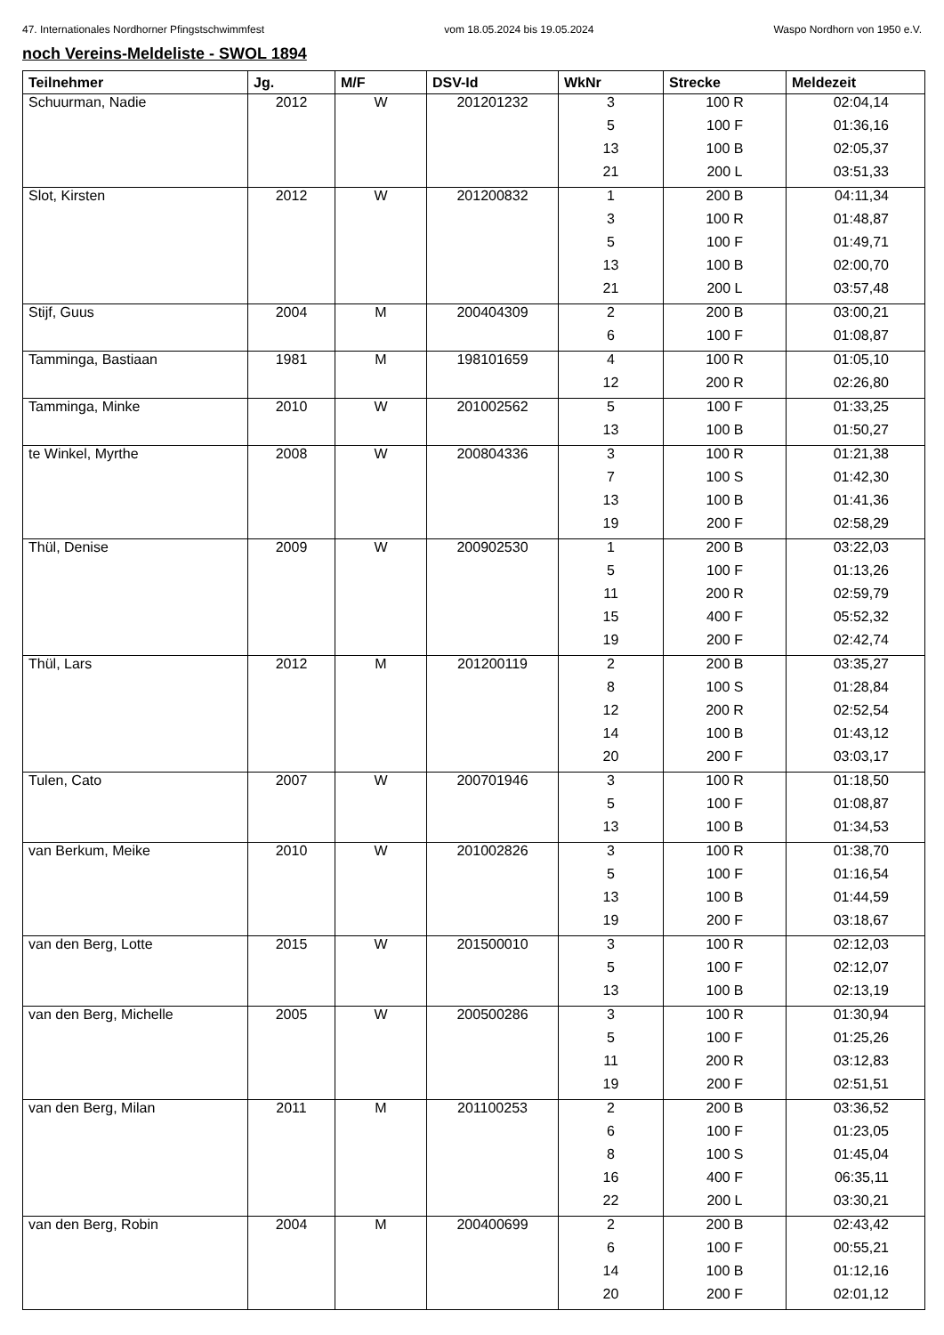47. Internationales Nordhorner Pfingstschwimmfest vom 18.05.2024 bis 19.05.2024 Waspo Nordhorn von 1950 e.V.
noch Vereins-Meldeliste - SWOL 1894
| Teilnehmer | Jg. | M/F | DSV-Id | WkNr | Strecke | Meldezeit |
| --- | --- | --- | --- | --- | --- | --- |
| Schuurman, Nadie | 2012 | W | 201201232 | 3 | 100 R | 02:04,14 |
| | | | | 5 | 100 F | 01:36,16 |
| | | | | 13 | 100 B | 02:05,37 |
| | | | | 21 | 200 L | 03:51,33 |
| Slot, Kirsten | 2012 | W | 201200832 | 1 | 200 B | 04:11,34 |
| | | | | 3 | 100 R | 01:48,87 |
| | | | | 5 | 100 F | 01:49,71 |
| | | | | 13 | 100 B | 02:00,70 |
| | | | | 21 | 200 L | 03:57,48 |
| Stijf, Guus | 2004 | M | 200404309 | 2 | 200 B | 03:00,21 |
| | | | | 6 | 100 F | 01:08,87 |
| Tamminga, Bastiaan | 1981 | M | 198101659 | 4 | 100 R | 01:05,10 |
| | | | | 12 | 200 R | 02:26,80 |
| Tamminga, Minke | 2010 | W | 201002562 | 5 | 100 F | 01:33,25 |
| | | | | 13 | 100 B | 01:50,27 |
| te Winkel, Myrthe | 2008 | W | 200804336 | 3 | 100 R | 01:21,38 |
| | | | | 7 | 100 S | 01:42,30 |
| | | | | 13 | 100 B | 01:41,36 |
| | | | | 19 | 200 F | 02:58,29 |
| Thül, Denise | 2009 | W | 200902530 | 1 | 200 B | 03:22,03 |
| | | | | 5 | 100 F | 01:13,26 |
| | | | | 11 | 200 R | 02:59,79 |
| | | | | 15 | 400 F | 05:52,32 |
| | | | | 19 | 200 F | 02:42,74 |
| Thül, Lars | 2012 | M | 201200119 | 2 | 200 B | 03:35,27 |
| | | | | 8 | 100 S | 01:28,84 |
| | | | | 12 | 200 R | 02:52,54 |
| | | | | 14 | 100 B | 01:43,12 |
| | | | | 20 | 200 F | 03:03,17 |
| Tulen, Cato | 2007 | W | 200701946 | 3 | 100 R | 01:18,50 |
| | | | | 5 | 100 F | 01:08,87 |
| | | | | 13 | 100 B | 01:34,53 |
| van Berkum, Meike | 2010 | W | 201002826 | 3 | 100 R | 01:38,70 |
| | | | | 5 | 100 F | 01:16,54 |
| | | | | 13 | 100 B | 01:44,59 |
| | | | | 19 | 200 F | 03:18,67 |
| van den Berg, Lotte | 2015 | W | 201500010 | 3 | 100 R | 02:12,03 |
| | | | | 5 | 100 F | 02:12,07 |
| | | | | 13 | 100 B | 02:13,19 |
| van den Berg, Michelle | 2005 | W | 200500286 | 3 | 100 R | 01:30,94 |
| | | | | 5 | 100 F | 01:25,26 |
| | | | | 11 | 200 R | 03:12,83 |
| | | | | 19 | 200 F | 02:51,51 |
| van den Berg, Milan | 2011 | M | 201100253 | 2 | 200 B | 03:36,52 |
| | | | | 6 | 100 F | 01:23,05 |
| | | | | 8 | 100 S | 01:45,04 |
| | | | | 16 | 400 F | 06:35,11 |
| | | | | 22 | 200 L | 03:30,21 |
| van den Berg, Robin | 2004 | M | 200400699 | 2 | 200 B | 02:43,42 |
| | | | | 6 | 100 F | 00:55,21 |
| | | | | 14 | 100 B | 01:12,16 |
| | | | | 20 | 200 F | 02:01,12 |